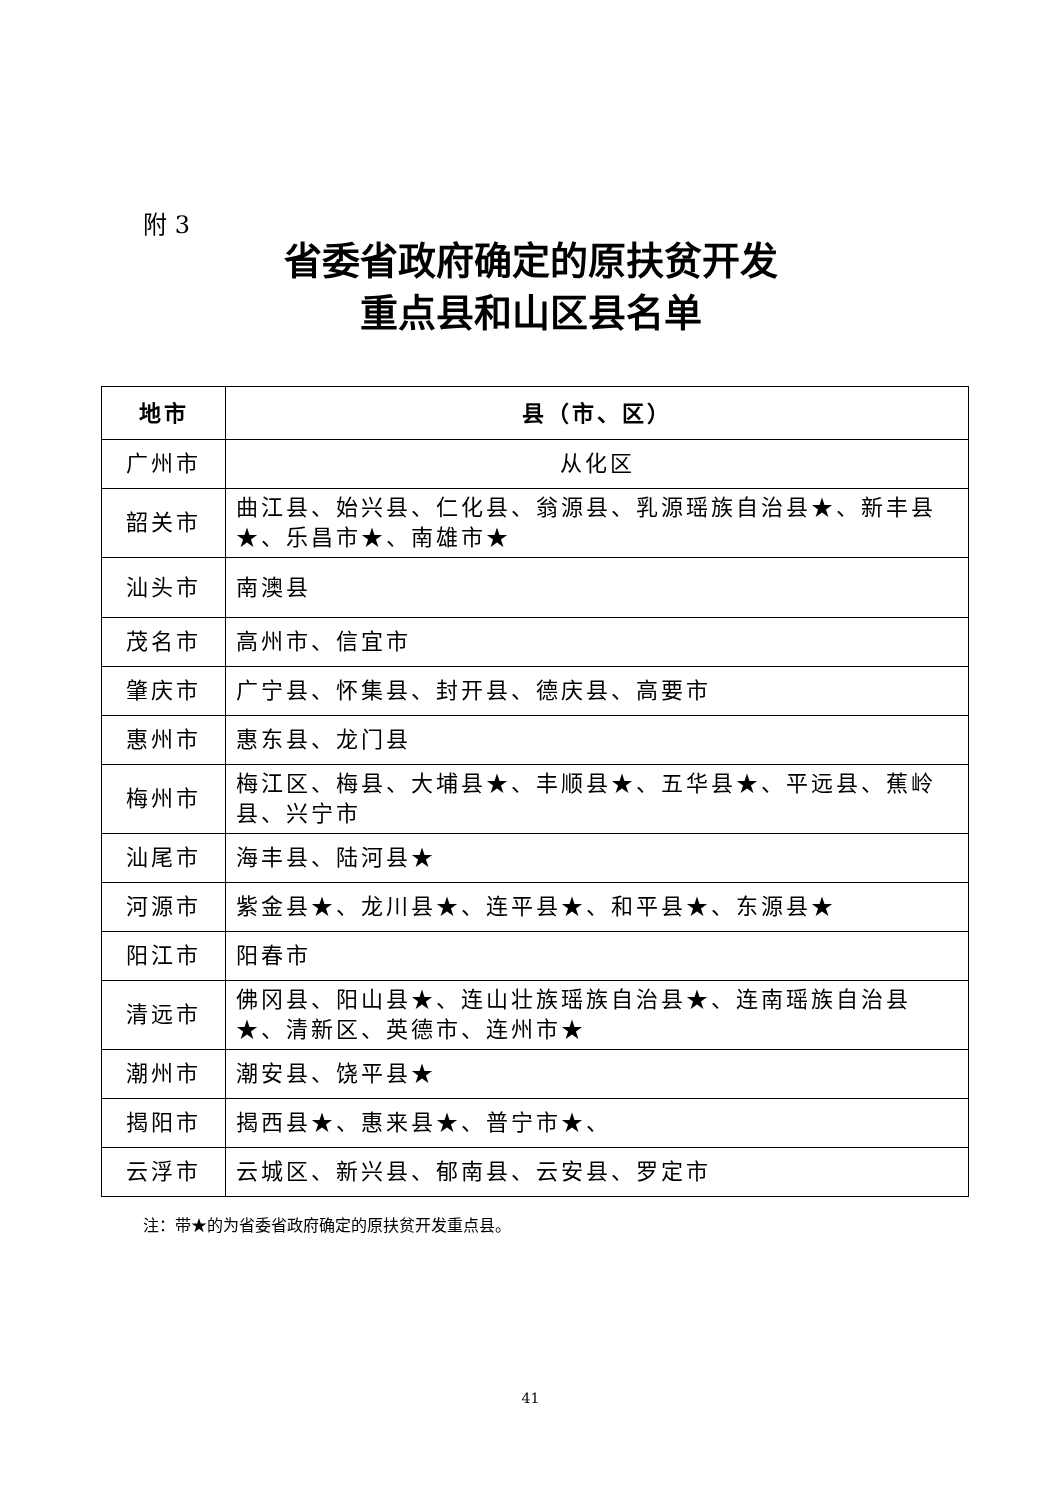附 3
省委省政府确定的原扶贫开发
重点县和山区县名单
| 地市 | 县（市、区） |
| --- | --- |
| 广州市 | 从化区 |
| 韶关市 | 曲江县、始兴县、仁化县、翁源县、乳源瑶族自治县★、新丰县★、乐昌市★、南雄市★ |
| 汕头市 | 南澳县 |
| 茂名市 | 高州市、信宜市 |
| 肇庆市 | 广宁县、怀集县、封开县、德庆县、高要市 |
| 惠州市 | 惠东县、龙门县 |
| 梅州市 | 梅江区、梅县、大埔县★、丰顺县★、五华县★、平远县、蕉岭县、兴宁市 |
| 汕尾市 | 海丰县、陆河县★ |
| 河源市 | 紫金县★、龙川县★、连平县★、和平县★、东源县★ |
| 阳江市 | 阳春市 |
| 清远市 | 佛冈县、阳山县★、连山壮族瑶族自治县★、连南瑶族自治县★、清新区、英德市、连州市★ |
| 潮州市 | 潮安县、饶平县★ |
| 揭阳市 | 揭西县★、惠来县★、普宁市★、 |
| 云浮市 | 云城区、新兴县、郁南县、云安县、罗定市 |
注：带★的为省委省政府确定的原扶贫开发重点县。
41